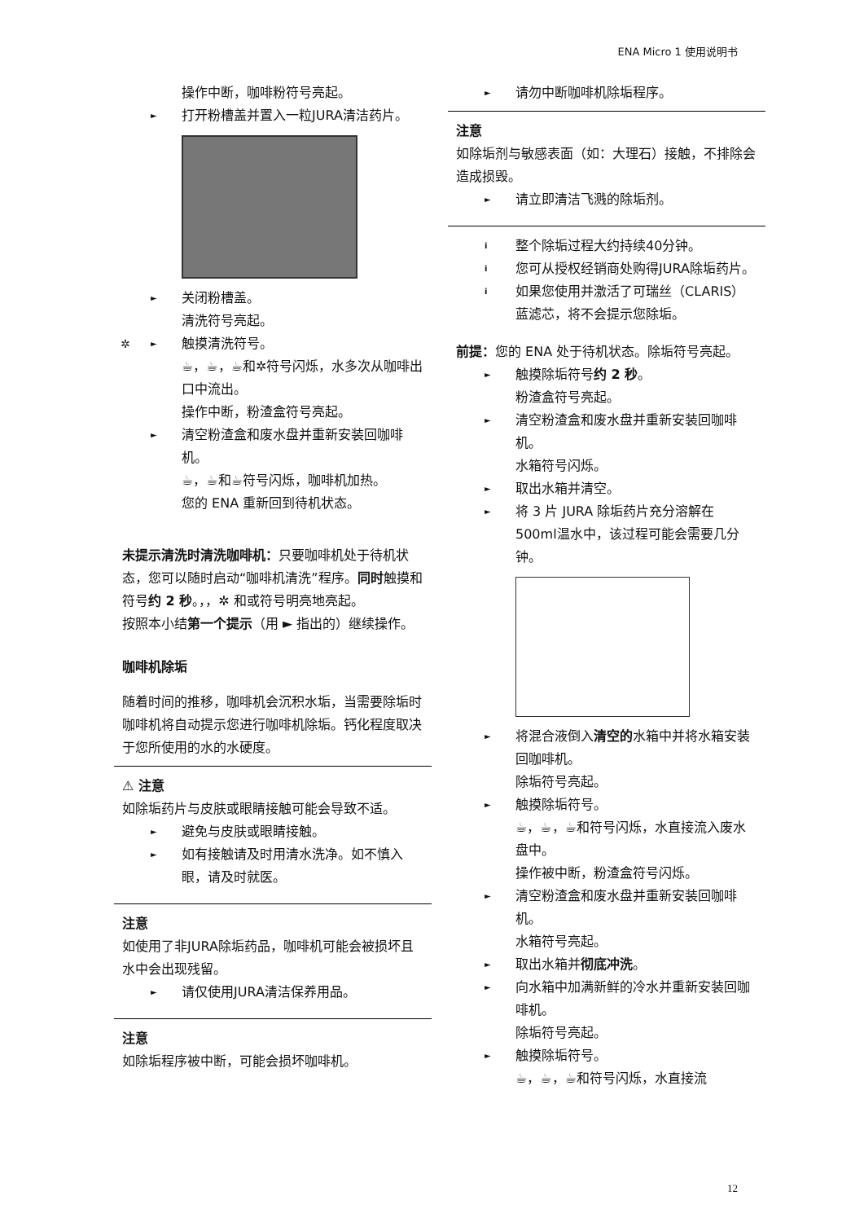ENA Micro 1 使用说明书
操作中断，咖啡粉符号亮起。
► 打开粉槽盖并置入一粒JURA清洁药片。
► 关闭粉槽盖。
清洗符号亮起。
✲ ► 触摸清洗符号。
☕，☕，☕和✲符号闪烁，水多次从咖啡出口中流出。
操作中断，粉渣盒符号亮起。
► 清空粉渣盒和废水盘并重新安装回咖啡机。
☕，☕和☕符号闪烁，咖啡机加热。
您的 ENA 重新回到待机状态。
未提示清洗时清洗咖啡机：只要咖啡机处于待机状态，您可以随时启动“咖啡机清洗”程序。同时触摸和符号约 2 秒。，，✲ 和或符号明亮地亮起。
按照本小结第一个提示（用 ► 指出的）继续操作。
咖啡机除垢
随着时间的推移，咖啡机会沉积水垢，当需要除垢时咖啡机将自动提示您进行咖啡机除垢。钙化程度取决于您所使用的水的水硬度。
⚠ 注意
如除垢药片与皮肤或眼睛接触可能会导致不适。
► 避免与皮肤或眼睛接触。
► 如有接触请及时用清水洗净。如不慎入眼，请及时就医。
注意
如使用了非JURA除垢药品，咖啡机可能会被损坏且水中会出现残留。
► 请仅使用JURA清洁保养用品。
注意
如除垢程序被中断，可能会损坏咖啡机。
► 请勿中断咖啡机除垢程序。
注意
如除垢剂与敏感表面（如：大理石）接触，不排除会造成损毁。
► 请立即清洁飞溅的除垢剂。
i 整个除垢过程大约持续40分钟。
i 您可从授权经销商处购得JURA除垢药片。
i 如果您使用并激活了可瑞丝（CLARIS）蓝滤芯，将不会提示您除垢。
前提：您的 ENA 处于待机状态。除垢符号亮起。
► 触摸除垢符号约 2 秒。
粉渣盒符号亮起。
► 清空粉渣盒和废水盘并重新安装回咖啡机。
水箱符号闪烁。
► 取出水箱并清空。
► 将 3 片 JURA 除垢药片充分溶解在 500ml温水中，该过程可能会需要几分钟。
► 将混合液倒入清空的水箱中并将水箱安装回咖啡机。
除垢符号亮起。
► 触摸除垢符号。
☕，☕，☕和符号闪烁，水直接流入废水盘中。
操作被中断，粉渣盒符号闪烁。
► 清空粉渣盒和废水盘并重新安装回咖啡机。
水箱符号亮起。
► 取出水箱并彻底冲洗。
► 向水箱中加满新鲜的冷水并重新安装回咖啡机。
除垢符号亮起。
► 触摸除垢符号。
☕，☕，☕和符号闪烁，水直接流
12